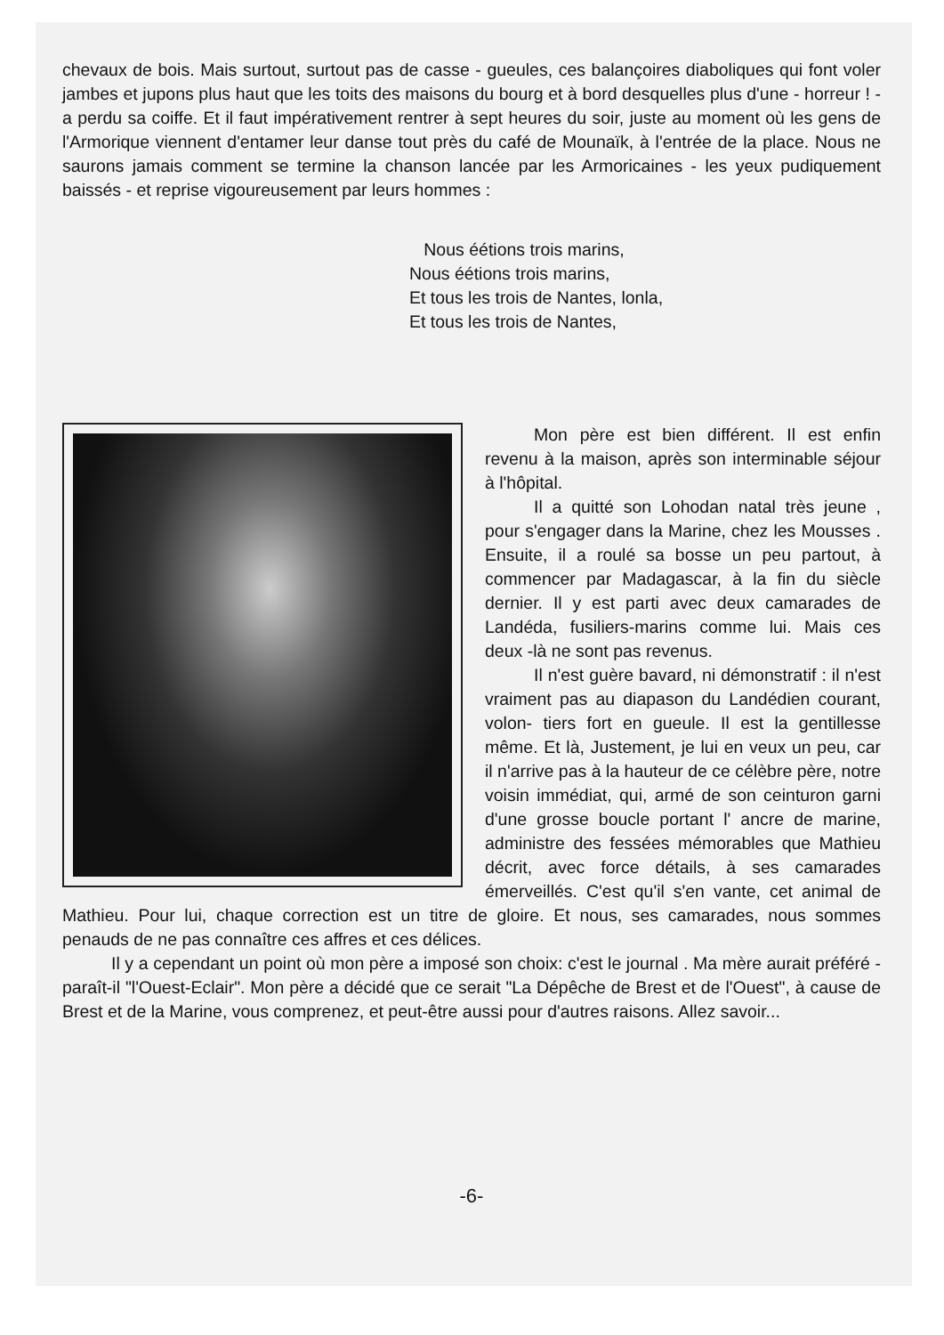chevaux de bois. Mais surtout, surtout pas de casse - gueules, ces balançoires diaboliques qui font voler jambes et jupons plus haut que les toits des maisons du bourg et à bord desquelles plus d'une - horreur ! - a perdu sa coiffe. Et il faut impérativement rentrer à sept heures du soir, juste au moment où les gens de l'Armorique viennent d'entamer leur danse tout près du café de Mounaïk, à l'entrée de la place. Nous ne saurons jamais comment se termine la chanson lancée par les Armoricaines - les yeux pudiquement baissés - et reprise vigoureusement par leurs hommes :
Nous éétions trois marins,
Nous éétions trois marins,
Et tous les trois de Nantes, lonla,
Et tous les trois de Nantes,
Mon père est bien différent. Il est enfin revenu à la maison, après son interminable séjour à l'hôpital.
Il a quitté son Lohodan natal très jeune , pour s'engager dans la Marine, chez les Mousses . Ensuite, il a roulé sa bosse un peu partout, à commencer par Madagascar, à la fin du siècle dernier. Il y est parti avec deux camarades de Landéda, fusiliers-marins comme lui. Mais ces deux -là ne sont pas revenus.
Il n'est guère bavard, ni démonstratif : il n'est vraiment pas au diapason du Landédien courant, volon- tiers fort en gueule. Il est la gentillesse même. Et là, Justement, je lui en veux un peu, car il n'arrive pas à la hauteur de ce célèbre père, notre voisin immédiat, qui, armé de son ceinturon garni d'une grosse boucle portant l' ancre de marine, administre des fessées mémorables que Mathieu décrit, avec force détails, à ses camarades émerveillés. C'est qu'il s'en vante, cet animal de Mathieu. Pour lui, chaque correction est un titre de gloire. Et nous, ses camarades, nous sommes penauds de ne pas connaître ces affres et ces délices.
Il y a cependant un point où mon père a imposé son choix: c'est le journal . Ma mère aurait préféré - paraît-il "l'Ouest-Eclair". Mon père a décidé que ce serait "La Dépêche de Brest et de l'Ouest", à cause de Brest et de la Marine, vous comprenez, et peut-être aussi pour d'autres raisons. Allez savoir...
-6-